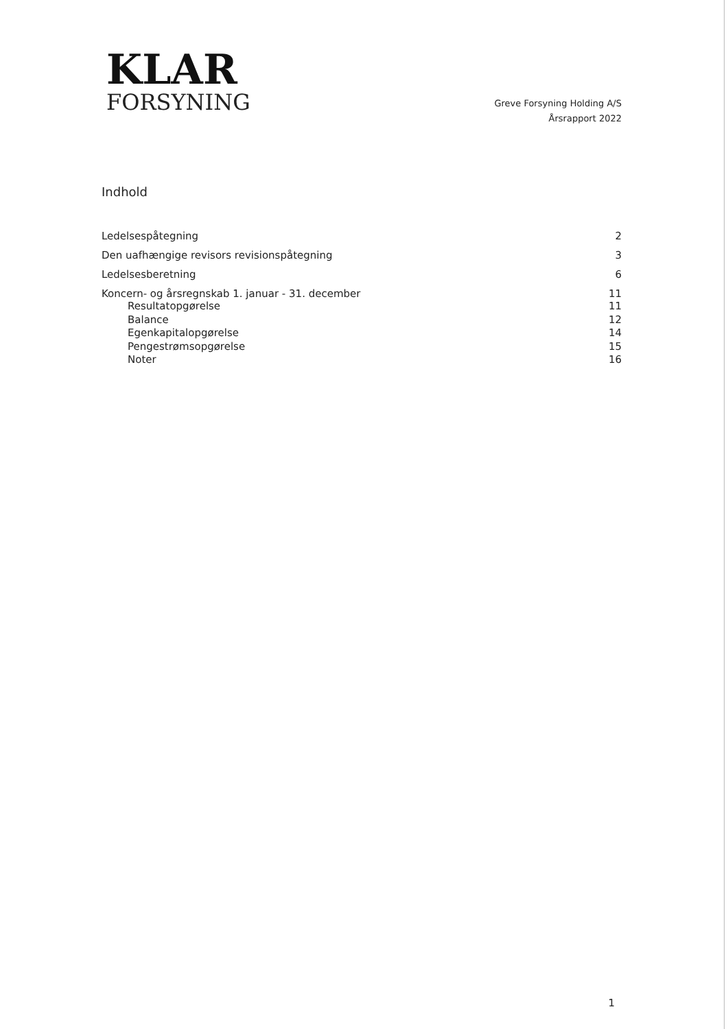KLAR
FORSYNING
Greve Forsyning Holding A/S
Årsrapport 2022
Indhold
Ledelsespåtegning 2
Den uafhængige revisors revisionspåtegning 3
Ledelsesberetning 6
Koncern- og årsregnskab 1. januar - 31. december 11
Resultatopgørelse 11
Balance 12
Egenkapitalopgørelse 14
Pengestrømsopgørelse 15
Noter 16
1